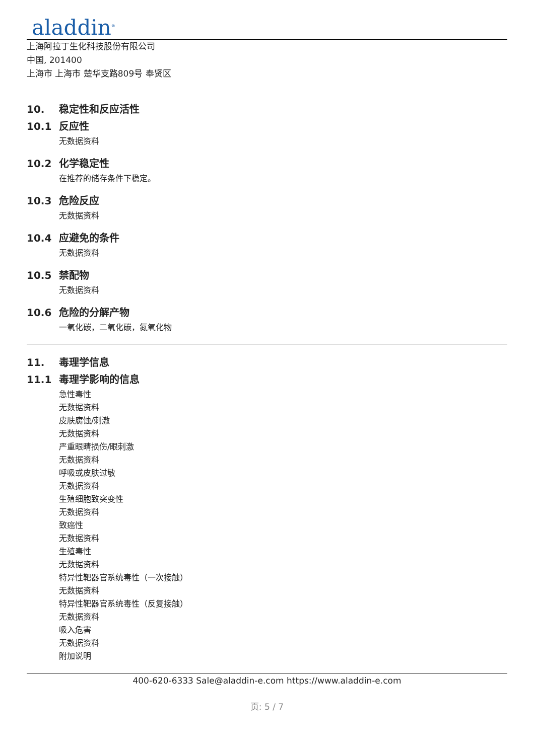aladdin<sup>®</sup>
上海阿拉丁生化科技股份有限公司
中国, 201400
上海市 上海市 楚华支路809号 奉贤区
10. 稳定性和反应活性
10.1 反应性
无数据资料
10.2 化学稳定性
在推荐的储存条件下稳定。
10.3 危险反应
无数据资料
10.4 应避免的条件
无数据资料
10.5 禁配物
无数据资料
10.6 危险的分解产物
一氧化碳，二氧化碳，氮氧化物
11. 毒理学信息
11.1 毒理学影响的信息
急性毒性
无数据资料
皮肤腐蚀/刺激
无数据资料
严重眼睛损伤/眼刺激
无数据资料
呼吸或皮肤过敏
无数据资料
生殖细胞致突变性
无数据资料
致癌性
无数据资料
生殖毒性
无数据资料
特异性靶器官系统毒性（一次接触）
无数据资料
特异性靶器官系统毒性（反复接触）
无数据资料
吸入危害
无数据资料
附加说明
400-620-6333 Sale@aladdin-e.com https://www.aladdin-e.com
页: 5 / 7